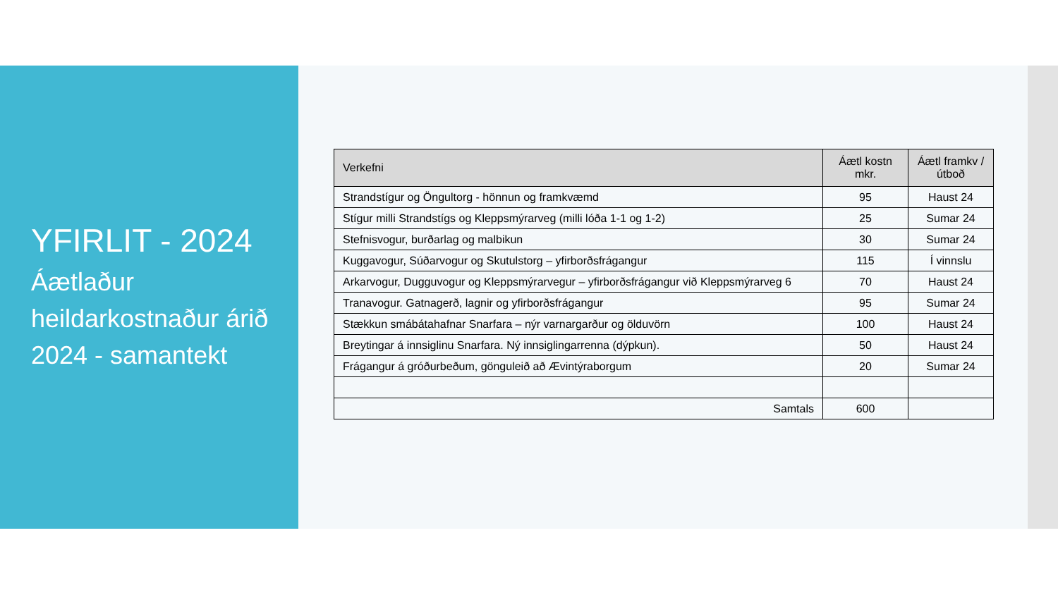YFIRLIT - 2024
Áætlaður heildarkostnaður árið 2024 - samantekt
| Verkefni | Áætl kostn mkr. | Áætl framkv / útboð |
| --- | --- | --- |
| Strandstígur og Öngultorg - hönnun og framkvæmd | 95 | Haust 24 |
| Stígur milli Strandstígs og Kleppsmýrarveg (milli lóða 1-1 og 1-2) | 25 | Sumar 24 |
| Stefnisvogur, burðarlag og malbikun | 30 | Sumar 24 |
| Kuggavogur, Súðarvogur og Skutulstorg – yfirborðsfrágangur | 115 | Í vinnslu |
| Arkarvogur, Dugguvogur og Kleppsmýrarvegur – yfirborðsfrágangur við Kleppsmýrarveg 6 | 70 | Haust 24 |
| Tranavogur. Gatnagerð, lagnir og yfirborðsfrágangur | 95 | Sumar 24 |
| Stækkun smábátahafnar Snarfara – nýr varnargarður og ölduvörn | 100 | Haust 24 |
| Breytingar á innsiglinu Snarfara. Ný innsiglingarrenna (dýpkun). | 50 | Haust 24 |
| Frágangur á gróðurbeðum, gönguleið að Ævintýraborgum | 20 | Sumar 24 |
| Samtals | 600 | |